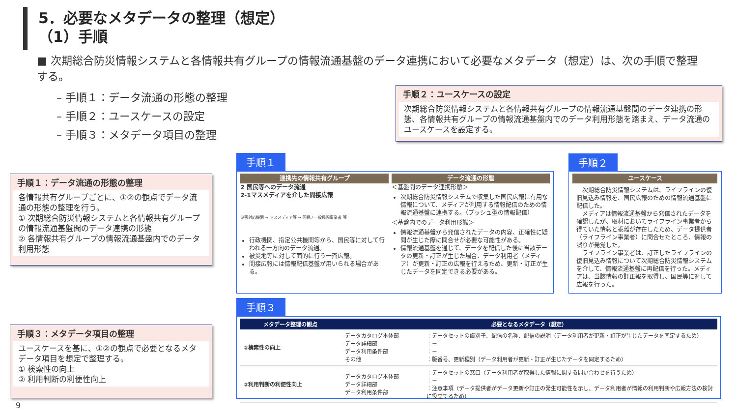5．必要なメタデータの整理（想定）
（1）手順
■ 次期総合防災情報システムと各情報共有グループの情報流通基盤のデータ連携において必要なメタデータ（想定）は、次の手順で整理する。
– 手順１：データ流通の形態の整理
– 手順２：ユースケースの設定
– 手順３：メタデータ項目の整理
手順２：ユースケースの設定
次期総合防災情報システムと各情報共有グループの情報流通基盤間のデータ連携の形態、各情報共有グループの情報流通基盤内でのデータ利用形態を踏まえ、データ流通のユースケースを設定する。
手順１：データ流通の形態の整理
各情報共有グループごとに、①②の観点でデータ流通の形態の整理を行う。
① 次期総合防災情報システムと各情報共有グループの情報流通基盤間のデータ連携の形態
② 各情報共有グループの情報流通基盤内でのデータ利用形態
手順３：メタデータ項目の整理
ユースケースを基に、①②の観点で必要となるメタデータ項目を想定で整理する。
① 検索性の向上
② 利用判断の利便性向上
手順１
連携先の情報共有グループ
2 国民等へのデータ流通
2-1マスメディアを介した間接広報
災害対応機関 → マスメディア等 → 国民 / 一般民間事業者 等
行政機関、指定公共機関等から、国民等に対して行われる一方向のデータ流通。
被災地等に対して面的に行う一斉広報。
間接広報には情報配信基盤が用いられる場合がある。
データ流通の形態
＜基盤間のデータ連携形態＞
次期総合防災情報システムで収集した国民広報に有用な情報について、メディアが利用する情報配信のための情報流通基盤に連携する。（プッシュ型の情報配信）
＜基盤内でのデータ利用形態＞
情報流通基盤から発信されたデータの内容、正確性に疑問が生じた際に問合せが必要な可能性がある。
情報流通基盤を通じて、データを配信した後に当該データの更新・訂正が生じた場合、データ利用者（メディア）が更新・訂正の広報を行えるため、更新・訂正が生じたデータを同定できる必要がある。
手順２
ユースケース
　次期総合防災情報システムは、ライフラインの復旧見込み情報を、国民広報のための情報流通基盤に配信した。
　メディアは情報流通基盤から発信されたデータを確認したが、取材においてライフライン事業者から得ていた情報と乖離が存在したため、データ提供者（ライフライン事業者）に問合せたところ、情報の誤りが発覚した。
　ライフライン事業者は、訂正したライフラインの復旧見込み情報について次期総合防災情報システムを介して、情報流通基盤に再配信を行った。メディアは、当該情報の訂正報を取得し、国民等に対して広報を行った。
手順３
| メタデータ整理の観点 | 必要となるメタデータ（想定） | |
| --- | --- | --- |
| ①検索性の向上 | データカタログ本体部 データ詳細部 データ利用条件部 その他 | ：データセットの識別子、配信の名称、配信の説明（データ利用者が更新・訂正が生じたデータを同定するため） ：－ ：－ ：版番号、更新種別（データ利用者が更新・訂正が生じたデータを同定するため） |
| ②利用判断の利便性向上 | データカタログ本体部 データ詳細部 データ利用条件部 | ：データセットの窓口（データ利用者が取得した情報に関する問い合わせを行うため） ：－ ：注意事項（データ提供者がデータ更新や訂正の発生可能性を示し、データ利用者が情報の利用判断や広報方法の検討に役立てるため） |
9